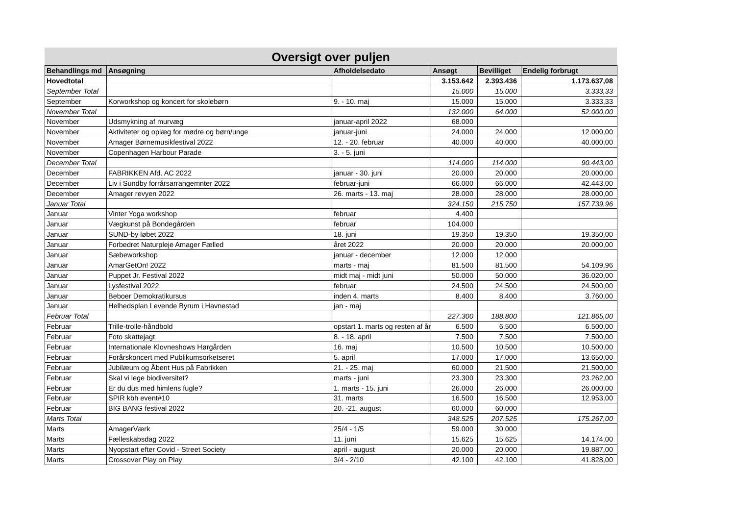Oversigt over puljen
| Behandlings md | Ansøgning | Afholdelsedato | Ansøgt | Bevilliget | Endelig forbrugt |
| --- | --- | --- | --- | --- | --- |
| Hovedtotal | | | 3.153.642 | 2.393.436 | 1.173.637,08 |
| September Total | | | 15.000 | 15.000 | 3.333,33 |
| September | Korworkshop og koncert for skolebørn | 9. - 10. maj | 15.000 | 15.000 | 3.333,33 |
| November Total | | | 132.000 | 64.000 | 52.000,00 |
| November | Udsmykning af murvæg | januar-april 2022 | 68.000 | | |
| November | Aktiviteter og oplæg for mødre og børn/unge | januar-juni | 24.000 | 24.000 | 12.000,00 |
| November | Amager Børnemusikfestival 2022 | 12. - 20. februar | 40.000 | 40.000 | 40.000,00 |
| November | Copenhagen Harbour Parade | 3. - 5. juni | | | |
| December Total | | | 114.000 | 114.000 | 90.443,00 |
| December | FABRIKKEN Afd. AC 2022 | januar - 30. juni | 20.000 | 20.000 | 20.000,00 |
| December | Liv i Sundby forrårsarrangemnter 2022 | februar-juni | 66.000 | 66.000 | 42.443,00 |
| December | Amager revyen 2022 | 26. marts - 13. maj | 28.000 | 28.000 | 28.000,00 |
| Januar Total | | | 324.150 | 215.750 | 157.739,96 |
| Januar | Vinter Yoga workshop | februar | 4.400 | | |
| Januar | Vægkunst på Bondegården | februar | 104.000 | | |
| Januar | SUND-by løbet 2022 | 18. juni | 19.350 | 19.350 | 19.350,00 |
| Januar | Forbedret Naturpleje Amager Fælled | året 2022 | 20.000 | 20.000 | 20.000,00 |
| Januar | Sæbeworkshop | januar - december | 12.000 | 12.000 | |
| Januar | AmarGetOn! 2022 | marts - maj | 81.500 | 81.500 | 54.109,96 |
| Januar | Puppet Jr. Festival 2022 | midt maj - midt juni | 50.000 | 50.000 | 36.020,00 |
| Januar | Lysfestival 2022 | februar | 24.500 | 24.500 | 24.500,00 |
| Januar | Beboer Demokratikursus | inden 4. marts | 8.400 | 8.400 | 3.760,00 |
| Januar | Helhedsplan Levende Byrum i Havnestad | jan - maj | | | |
| Februar Total | | | 227.300 | 188.800 | 121.865,00 |
| Februar | Trille-trolle-håndbold | opstart 1. marts og resten af år | 6.500 | 6.500 | 6.500,00 |
| Februar | Foto skattejagt | 8. - 18. april | 7.500 | 7.500 | 7.500,00 |
| Februar | Internationale Klovneshows Hørgården | 16. maj | 10.500 | 10.500 | 10.500,00 |
| Februar | Forårskoncert med Publikumsorketseret | 5. april | 17.000 | 17.000 | 13.650,00 |
| Februar | Jubilæum og Åbent Hus på Fabrikken | 21. - 25. maj | 60.000 | 21.500 | 21.500,00 |
| Februar | Skal vi lege biodiversitet? | marts - juni | 23.300 | 23.300 | 23.262,00 |
| Februar | Er du dus med himlens fugle? | 1. marts - 15. juni | 26.000 | 26.000 | 26.000,00 |
| Februar | SPIR kbh event#10 | 31. marts | 16.500 | 16.500 | 12.953,00 |
| Februar | BIG BANG festival 2022 | 20. -21. august | 60.000 | 60.000 | |
| Marts Total | | | 348.525 | 207.525 | 175.267,00 |
| Marts | AmagerVærk | 25/4 - 1/5 | 59.000 | 30.000 | |
| Marts | Fælleskabsdag 2022 | 11. juni | 15.625 | 15.625 | 14.174,00 |
| Marts | Nyopstart efter Covid - Street Society | april - august | 20.000 | 20.000 | 19.887,00 |
| Marts | Crossover Play on Play | 3/4 - 2/10 | 42.100 | 42.100 | 41.828,00 |